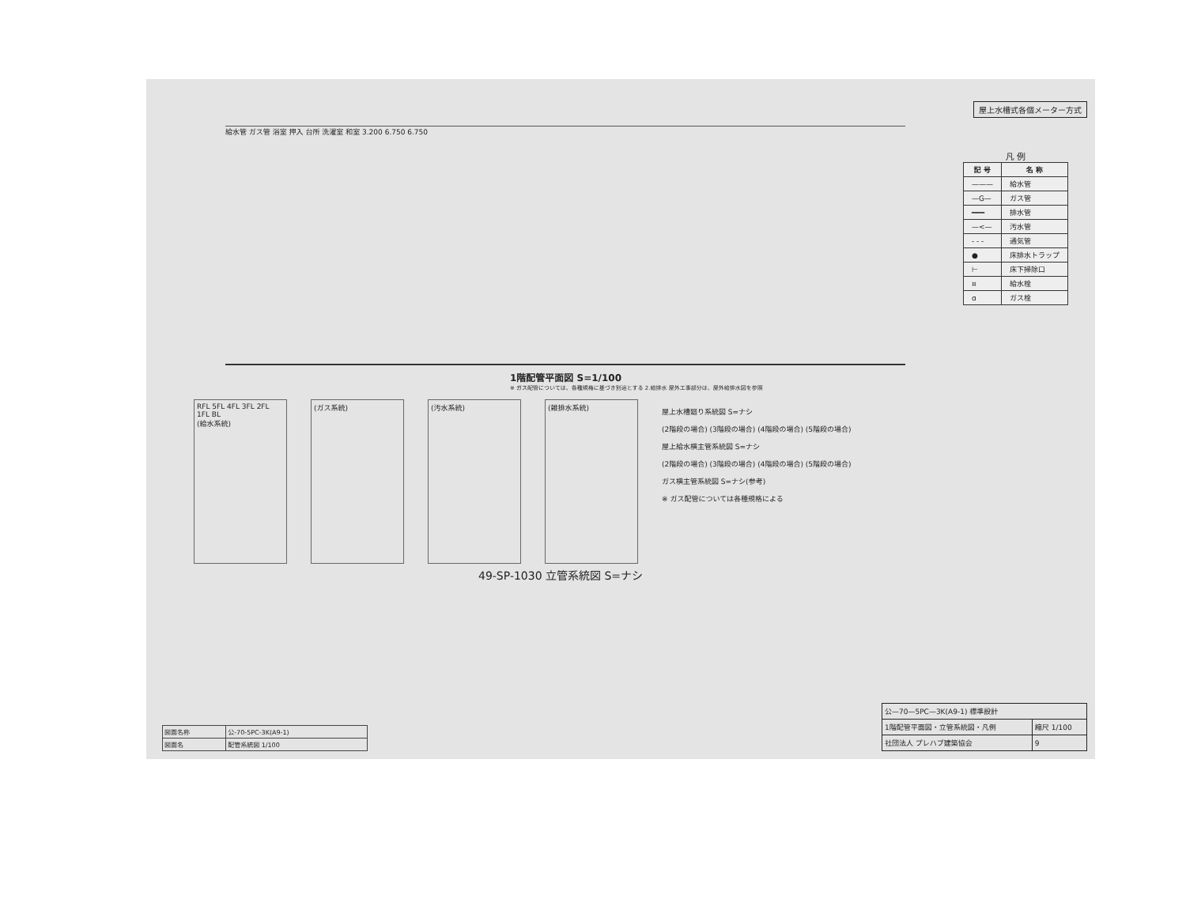屋上水槽式各個メーター方式
給水管 ガス管 浴室 押入 台所 洗濯室 和室 3.200 6.750 6.750
凡 例
| 記 号 | 名 称 |
| --- | --- |
| ——— | 給水管 |
| —G— | ガス管 |
| ━━━ | 排水管 |
| —<— | 汚水管 |
| - - - | 通気管 |
| ● | 床排水トラップ |
| ⊢ | 床下掃除口 |
| ¤ | 給水栓 |
| ɑ | ガス栓 |
1階配管平面図 S=1/100
※ ガス配管については、各種規格に基づき別途とする 2.給排水 屋外工事部分は、屋外給排水図を参照
RFL 5FL 4FL 3FL 2FL 1FL BL
(給水系統)
(ガス系統) (汚水系統) (雑排水系統)
屋上水槽廻り系統図 S=ナシ
(2階段の場合) (3階段の場合) (4階段の場合) (5階段の場合)
屋上給水横主管系統図 S=ナシ
(2階段の場合) (3階段の場合) (4階段の場合) (5階段の場合)
ガス横主管系統図 S=ナシ(参考)
※ ガス配管については各種規格による
49-SP-1030 立管系統図 S=ナシ
| 図面名称 | 公-70-5PC-3K(A9-1) |
| 図面名 | 配管系統図 1/100 |
| 公—70—5PC—3K(A9-1) 標準設計 | |
| 1階配管平面図・立管系統図・凡例 | 縮尺 1/100 |
| 社団法人 プレハブ建築協会 | 9 |